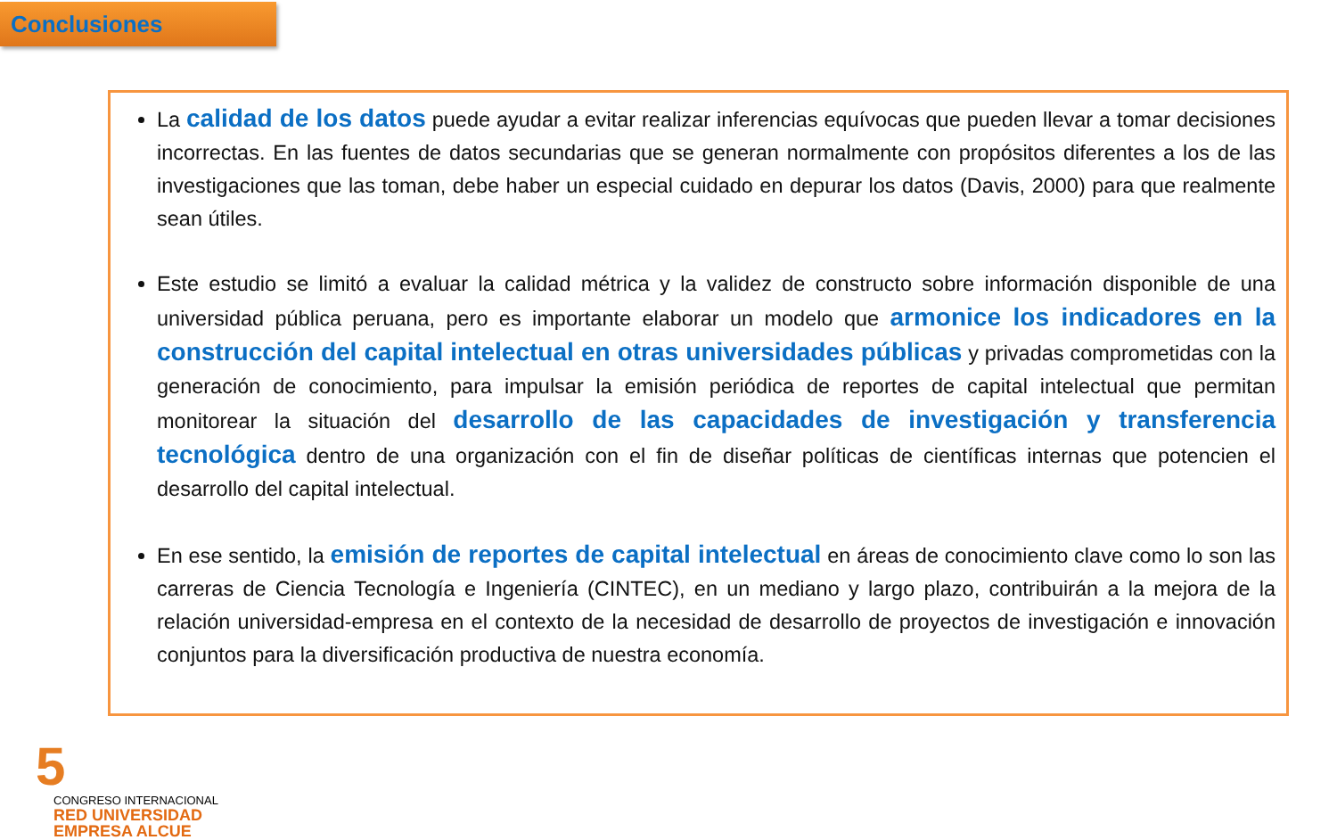Conclusiones
La calidad de los datos puede ayudar a evitar realizar inferencias equívocas que pueden llevar a tomar decisiones incorrectas. En las fuentes de datos secundarias que se generan normalmente con propósitos diferentes a los de las investigaciones que las toman, debe haber un especial cuidado en depurar los datos (Davis, 2000) para que realmente sean útiles.
Este estudio se limitó a evaluar la calidad métrica y la validez de constructo sobre información disponible de una universidad pública peruana, pero es importante elaborar un modelo que armonice los indicadores en la construcción del capital intelectual en otras universidades públicas y privadas comprometidas con la generación de conocimiento, para impulsar la emisión periódica de reportes de capital intelectual que permitan monitorear la situación del desarrollo de las capacidades de investigación y transferencia tecnológica dentro de una organización con el fin de diseñar políticas de científicas internas que potencien el desarrollo del capital intelectual.
En ese sentido, la emisión de reportes de capital intelectual en áreas de conocimiento clave como lo son las carreras de Ciencia Tecnología e Ingeniería (CINTEC), en un mediano y largo plazo, contribuirán a la mejora de la relación universidad-empresa en el contexto de la necesidad de desarrollo de proyectos de investigación e innovación conjuntos para la diversificación productiva de nuestra economía.
5
CONGRESO INTERNACIONAL
RED UNIVERSIDAD
EMPRESA ALCUE